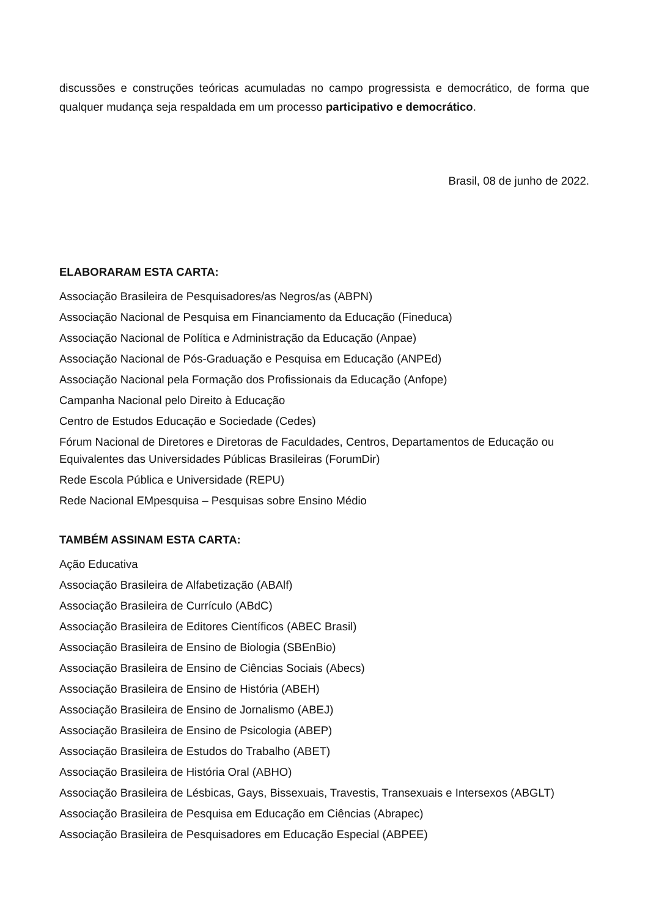discussões e construções teóricas acumuladas no campo progressista e democrático, de forma que qualquer mudança seja respaldada em um processo participativo e democrático.
Brasil, 08 de junho de 2022.
ELABORARAM ESTA CARTA:
Associação Brasileira de Pesquisadores/as Negros/as (ABPN)
Associação Nacional de Pesquisa em Financiamento da Educação (Fineduca)
Associação Nacional de Política e Administração da Educação (Anpae)
Associação Nacional de Pós-Graduação e Pesquisa em Educação (ANPEd)
Associação Nacional pela Formação dos Profissionais da Educação (Anfope)
Campanha Nacional pelo Direito à Educação
Centro de Estudos Educação e Sociedade (Cedes)
Fórum Nacional de Diretores e Diretoras de Faculdades, Centros, Departamentos de Educação ou Equivalentes das Universidades Públicas Brasileiras (ForumDir)
Rede Escola Pública e Universidade (REPU)
Rede Nacional EMpesquisa – Pesquisas sobre Ensino Médio
TAMBÉM ASSINAM ESTA CARTA:
Ação Educativa
Associação Brasileira de Alfabetização (ABAlf)
Associação Brasileira de Currículo (ABdC)
Associação Brasileira de Editores Científicos (ABEC Brasil)
Associação Brasileira de Ensino de Biologia (SBEnBio)
Associação Brasileira de Ensino de Ciências Sociais (Abecs)
Associação Brasileira de Ensino de História (ABEH)
Associação Brasileira de Ensino de Jornalismo (ABEJ)
Associação Brasileira de Ensino de Psicologia (ABEP)
Associação Brasileira de Estudos do Trabalho (ABET)
Associação Brasileira de História Oral (ABHO)
Associação Brasileira de Lésbicas, Gays, Bissexuais, Travestis, Transexuais e Intersexos (ABGLT)
Associação Brasileira de Pesquisa em Educação em Ciências (Abrapec)
Associação Brasileira de Pesquisadores em Educação Especial (ABPEE)